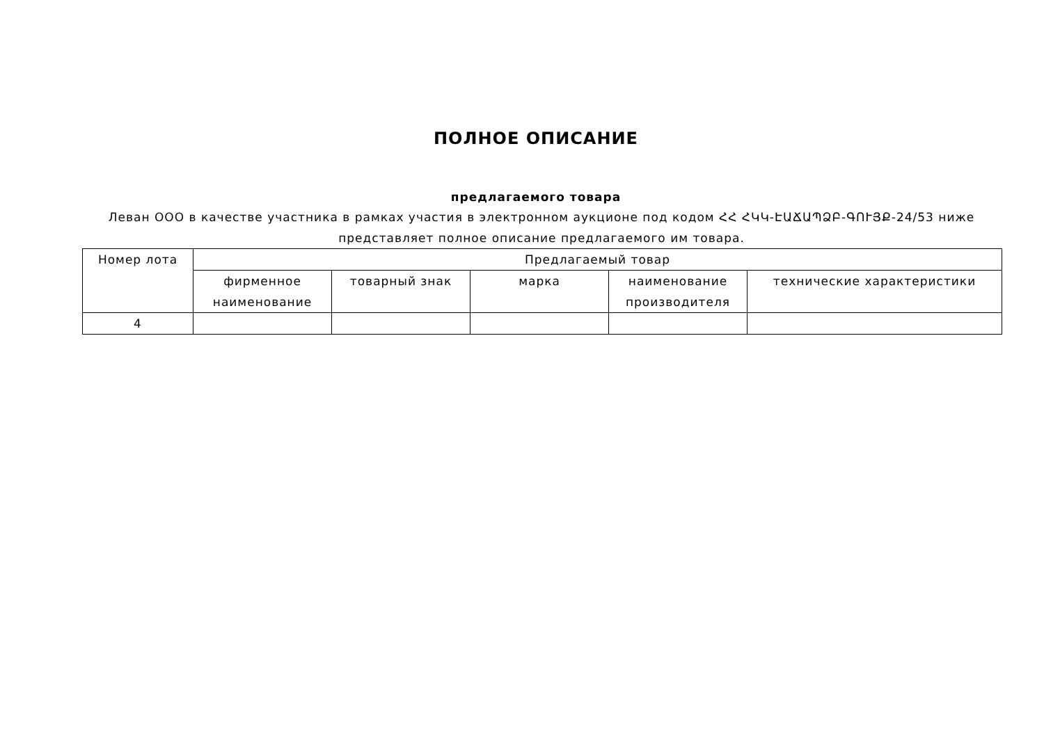ПОЛНОЕ ОПИСАНИЕ
предлагаемого товара
Леван ООО в качестве участника в рамках участия в электронном аукционе под кодом ՀՀ ՀԿԿ-ԷԱՃԱՊՁԲ-ԳՈՒՅՔ-24/53 ниже представляет полное описание предлагаемого им товара.
| Номер лота | Предлагаемый товар | | | | |
| --- | --- | --- | --- | --- | --- |
| | фирменное наименование | товарный знак | марка | наименование производителя | технические характеристики |
| 4 | | | | | |